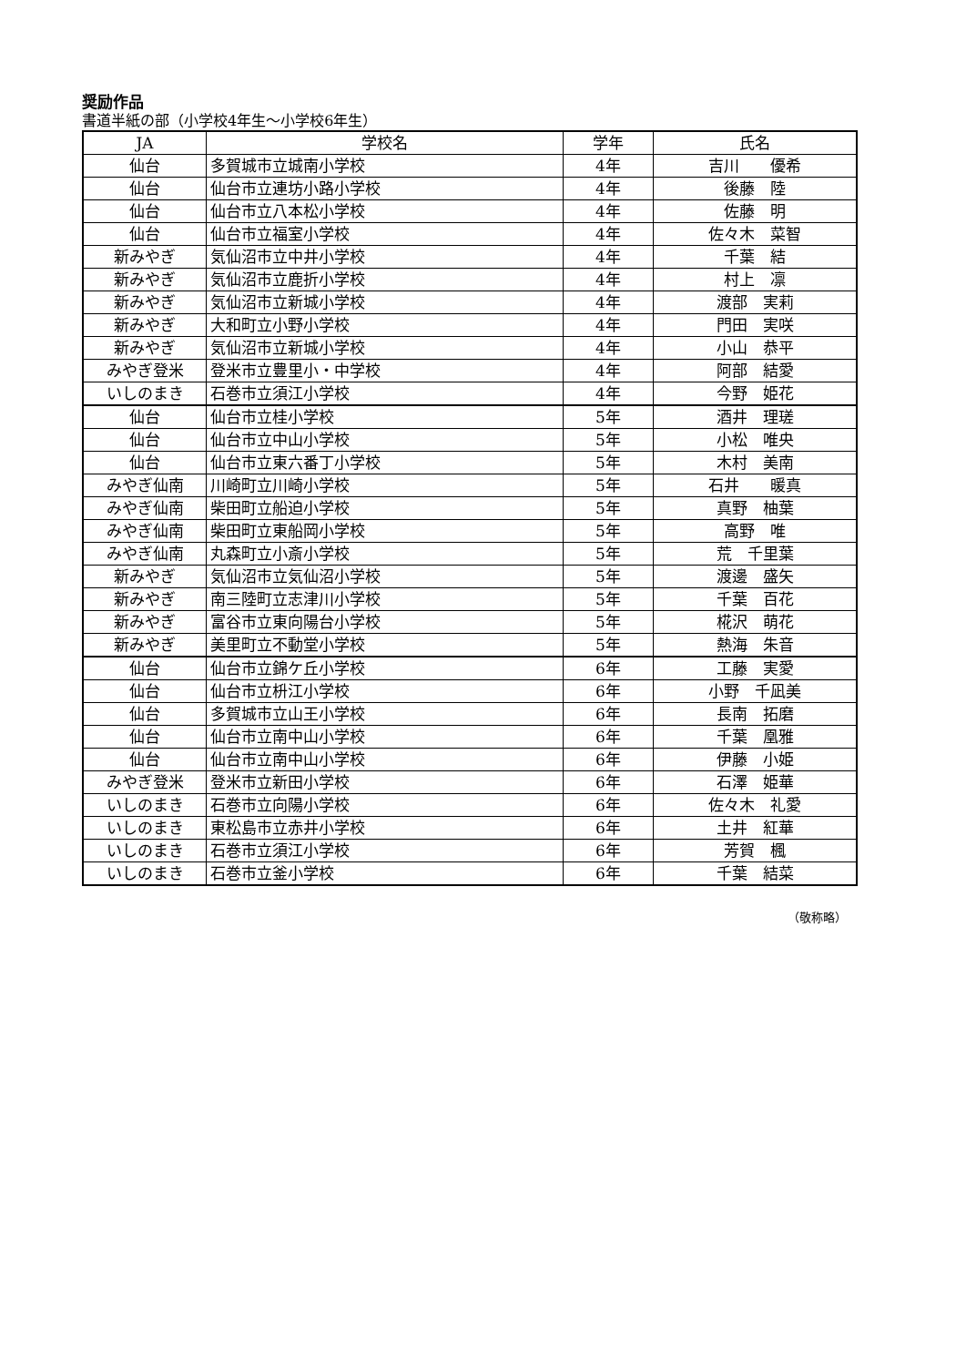奨励作品
書道半紙の部（小学校4年生～小学校6年生）
| JA | 学校名 | 学年 | 氏名 |
| --- | --- | --- | --- |
| 仙台 | 多賀城市立城南小学校 | 4年 | 吉川 優希 |
| 仙台 | 仙台市立連坊小路小学校 | 4年 | 後藤 陸 |
| 仙台 | 仙台市立八本松小学校 | 4年 | 佐藤 明 |
| 仙台 | 仙台市立福室小学校 | 4年 | 佐々木 菜智 |
| 新みやぎ | 気仙沼市立中井小学校 | 4年 | 千葉 結 |
| 新みやぎ | 気仙沼市立鹿折小学校 | 4年 | 村上 凛 |
| 新みやぎ | 気仙沼市立新城小学校 | 4年 | 渡部 実莉 |
| 新みやぎ | 大和町立小野小学校 | 4年 | 門田 実咲 |
| 新みやぎ | 気仙沼市立新城小学校 | 4年 | 小山 恭平 |
| みやぎ登米 | 登米市立豊里小・中学校 | 4年 | 阿部 結愛 |
| いしのまき | 石巻市立須江小学校 | 4年 | 今野 姫花 |
| 仙台 | 仙台市立桂小学校 | 5年 | 酒井 理瑳 |
| 仙台 | 仙台市立中山小学校 | 5年 | 小松 唯央 |
| 仙台 | 仙台市立東六番丁小学校 | 5年 | 木村 美南 |
| みやぎ仙南 | 川崎町立川崎小学校 | 5年 | 石井 暖真 |
| みやぎ仙南 | 柴田町立船迫小学校 | 5年 | 真野 柚葉 |
| みやぎ仙南 | 柴田町立東船岡小学校 | 5年 | 高野 唯 |
| みやぎ仙南 | 丸森町立小斎小学校 | 5年 | 荒 千里葉 |
| 新みやぎ | 気仙沼市立気仙沼小学校 | 5年 | 渡邊 盛矢 |
| 新みやぎ | 南三陸町立志津川小学校 | 5年 | 千葉 百花 |
| 新みやぎ | 富谷市立東向陽台小学校 | 5年 | 椛沢 萌花 |
| 新みやぎ | 美里町立不動堂小学校 | 5年 | 熱海 朱音 |
| 仙台 | 仙台市立錦ケ丘小学校 | 6年 | 工藤 実愛 |
| 仙台 | 仙台市立枡江小学校 | 6年 | 小野 千凪美 |
| 仙台 | 多賀城市立山王小学校 | 6年 | 長南 拓磨 |
| 仙台 | 仙台市立南中山小学校 | 6年 | 千葉 凰雅 |
| 仙台 | 仙台市立南中山小学校 | 6年 | 伊藤 小姫 |
| みやぎ登米 | 登米市立新田小学校 | 6年 | 石澤 姫華 |
| いしのまき | 石巻市立向陽小学校 | 6年 | 佐々木 礼愛 |
| いしのまき | 東松島市立赤井小学校 | 6年 | 土井 紅華 |
| いしのまき | 石巻市立須江小学校 | 6年 | 芳賀 楓 |
| いしのまき | 石巻市立釜小学校 | 6年 | 千葉 結菜 |
（敬称略）